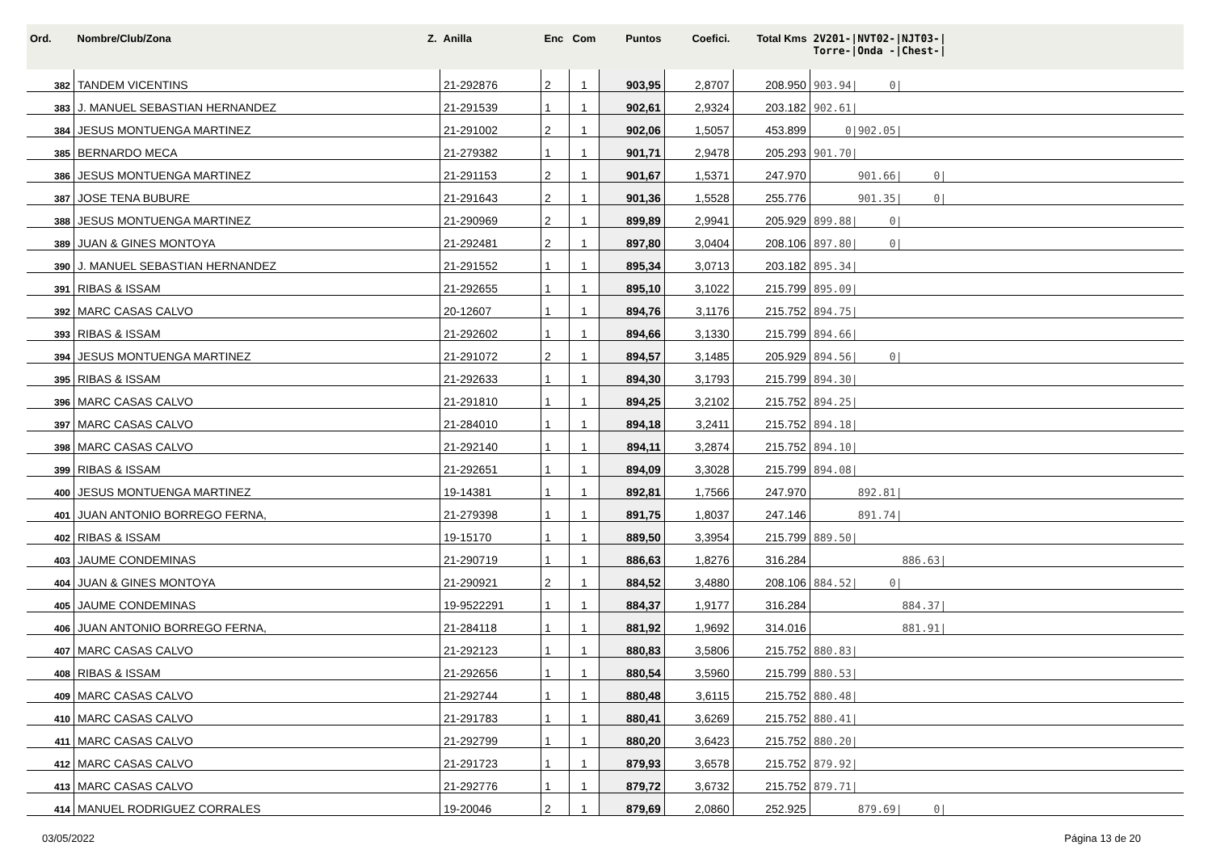| Ord. | Nombre/Club/Zona Z. | Anilla | Enc | Com | Puntos | Coefici. | Total Kms | 2V201-/NVT02-/NJT03-/ Torre-/Onda -/Chest-/ |
| --- | --- | --- | --- | --- | --- | --- | --- | --- |
| 382 | TANDEM VICENTINS | 21-292876 | 2 | 1 | 903,95 | 2,8707 | 208.950 | 903.94/ 0/ |
| 383 | J. MANUEL SEBASTIAN HERNANDEZ | 21-291539 | 1 | 1 | 902,61 | 2,9324 | 203.182 | 902.61/ |
| 384 | JESUS MONTUENGA MARTINEZ | 21-291002 | 2 | 1 | 902,06 | 1,5057 | 453.899 | 0/902.05/ |
| 385 | BERNARDO MECA | 21-279382 | 1 | 1 | 901,71 | 2,9478 | 205.293 | 901.70/ |
| 386 | JESUS MONTUENGA MARTINEZ | 21-291153 | 2 | 1 | 901,67 | 1,5371 | 247.970 | 901.66/ 0/ |
| 387 | JOSE TENA BUBURE | 21-291643 | 2 | 1 | 901,36 | 1,5528 | 255.776 | 901.35/ 0/ |
| 388 | JESUS MONTUENGA MARTINEZ | 21-290969 | 2 | 1 | 899,89 | 2,9941 | 205.929 | 899.88/ 0/ |
| 389 | JUAN & GINES MONTOYA | 21-292481 | 2 | 1 | 897,80 | 3,0404 | 208.106 | 897.80/ 0/ |
| 390 | J. MANUEL SEBASTIAN HERNANDEZ | 21-291552 | 1 | 1 | 895,34 | 3,0713 | 203.182 | 895.34/ |
| 391 | RIBAS & ISSAM | 21-292655 | 1 | 1 | 895,10 | 3,1022 | 215.799 | 895.09/ |
| 392 | MARC CASAS CALVO | 20-12607 | 1 | 1 | 894,76 | 3,1176 | 215.752 | 894.75/ |
| 393 | RIBAS & ISSAM | 21-292602 | 1 | 1 | 894,66 | 3,1330 | 215.799 | 894.66/ |
| 394 | JESUS MONTUENGA MARTINEZ | 21-291072 | 2 | 1 | 894,57 | 3,1485 | 205.929 | 894.56/ 0/ |
| 395 | RIBAS & ISSAM | 21-292633 | 1 | 1 | 894,30 | 3,1793 | 215.799 | 894.30/ |
| 396 | MARC CASAS CALVO | 21-291810 | 1 | 1 | 894,25 | 3,2102 | 215.752 | 894.25/ |
| 397 | MARC CASAS CALVO | 21-284010 | 1 | 1 | 894,18 | 3,2411 | 215.752 | 894.18/ |
| 398 | MARC CASAS CALVO | 21-292140 | 1 | 1 | 894,11 | 3,2874 | 215.752 | 894.10/ |
| 399 | RIBAS & ISSAM | 21-292651 | 1 | 1 | 894,09 | 3,3028 | 215.799 | 894.08/ |
| 400 | JESUS MONTUENGA MARTINEZ | 19-14381 | 1 | 1 | 892,81 | 1,7566 | 247.970 | 892.81/ |
| 401 | JUAN ANTONIO BORREGO FERNA, | 21-279398 | 1 | 1 | 891,75 | 1,8037 | 247.146 | 891.74/ |
| 402 | RIBAS & ISSAM | 19-15170 | 1 | 1 | 889,50 | 3,3954 | 215.799 | 889.50/ |
| 403 | JAUME CONDEMINAS | 21-290719 | 1 | 1 | 886,63 | 1,8276 | 316.284 | 886.63/ |
| 404 | JUAN & GINES MONTOYA | 21-290921 | 2 | 1 | 884,52 | 3,4880 | 208.106 | 884.52/ 0/ |
| 405 | JAUME CONDEMINAS | 19-9522291 | 1 | 1 | 884,37 | 1,9177 | 316.284 | 884.37/ |
| 406 | JUAN ANTONIO BORREGO FERNA, | 21-284118 | 1 | 1 | 881,92 | 1,9692 | 314.016 | 881.91/ |
| 407 | MARC CASAS CALVO | 21-292123 | 1 | 1 | 880,83 | 3,5806 | 215.752 | 880.83/ |
| 408 | RIBAS & ISSAM | 21-292656 | 1 | 1 | 880,54 | 3,5960 | 215.799 | 880.53/ |
| 409 | MARC CASAS CALVO | 21-292744 | 1 | 1 | 880,48 | 3,6115 | 215.752 | 880.48/ |
| 410 | MARC CASAS CALVO | 21-291783 | 1 | 1 | 880,41 | 3,6269 | 215.752 | 880.41/ |
| 411 | MARC CASAS CALVO | 21-292799 | 1 | 1 | 880,20 | 3,6423 | 215.752 | 880.20/ |
| 412 | MARC CASAS CALVO | 21-291723 | 1 | 1 | 879,93 | 3,6578 | 215.752 | 879.92/ |
| 413 | MARC CASAS CALVO | 21-292776 | 1 | 1 | 879,72 | 3,6732 | 215.752 | 879.71/ |
| 414 | MANUEL RODRIGUEZ CORRALES | 19-20046 | 2 | 1 | 879,69 | 2,0860 | 252.925 | 879.69/ 0/ |
03/05/2022 Página 13 de 20